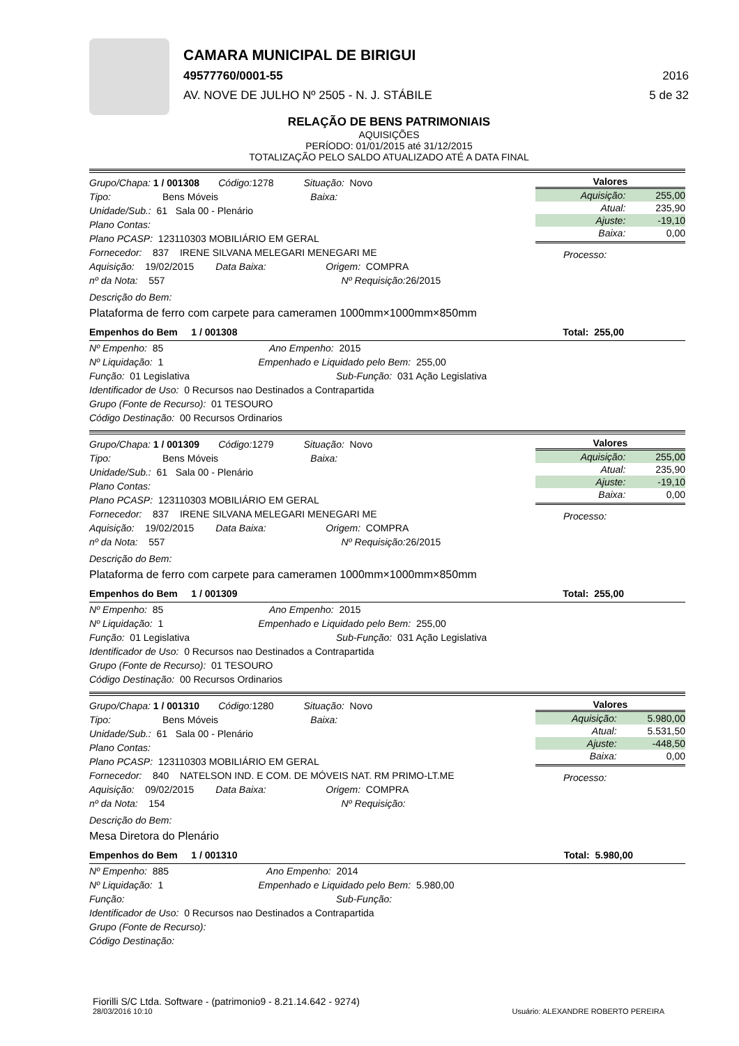CAMARA MUNICIPAL DE BIRIGUI
49577760/0001-55 2016
AV. NOVE DE JULHO Nº 2505 - N. J. STÁBILE 5 de 32
RELAÇÃO DE BENS PATRIMONIAIS
AQUISIÇÕES
PERÍODO: 01/01/2015 até 31/12/2015
TOTALIZAÇÃO PELO SALDO ATUALIZADO ATÉ A DATA FINAL
Grupo/Chapa: 1 / 001308 Código: 1278 Situação: Novo
Tipo: Bens Móveis Baixa:
Unidade/Sub.: 61 Sala 00 - Plenário
Plano Contas:
Plano PCASP: 123110303 MOBILIÁRIO EM GERAL
Fornecedor: 837 IRENE SILVANA MELEGARI MENEGARI ME
Aquisição: 19/02/2015 Data Baixa: Origem: COMPRA
nº da Nota: 557 Nº Requisição: 26/2015
Valores
| Aquisição: | 255,00 |
| Atual: | 235,90 |
| Ajuste: | -19,10 |
| Baixa: | 0,00 |
Processo:
Descrição do Bem:
Plataforma de ferro com carpete para cameramen 1000mm×1000mm×850mm
Empenhos do Bem 1 / 001308 Total: 255,00
Nº Empenho: 85 Ano Empenho: 2015
Nº Liquidação: 1 Empenhado e Liquidado pelo Bem: 255,00
Função: 01 Legislativa Sub-Função: 031 Ação Legislativa
Identificador de Uso: 0 Recursos nao Destinados a Contrapartida
Grupo (Fonte de Recurso): 01 TESOURO
Código Destinação: 00 Recursos Ordinarios
Grupo/Chapa: 1 / 001309 Código: 1279 Situação: Novo
Tipo: Bens Móveis Baixa:
Unidade/Sub.: 61 Sala 00 - Plenário
Plano Contas:
Plano PCASP: 123110303 MOBILIÁRIO EM GERAL
Fornecedor: 837 IRENE SILVANA MELEGARI MENEGARI ME
Aquisição: 19/02/2015 Data Baixa: Origem: COMPRA
nº da Nota: 557 Nº Requisição: 26/2015
Valores
| Aquisição: | 255,00 |
| Atual: | 235,90 |
| Ajuste: | -19,10 |
| Baixa: | 0,00 |
Processo:
Descrição do Bem:
Plataforma de ferro com carpete para cameramen 1000mm×1000mm×850mm
Empenhos do Bem 1 / 001309 Total: 255,00
Nº Empenho: 85 Ano Empenho: 2015
Nº Liquidação: 1 Empenhado e Liquidado pelo Bem: 255,00
Função: 01 Legislativa Sub-Função: 031 Ação Legislativa
Identificador de Uso: 0 Recursos nao Destinados a Contrapartida
Grupo (Fonte de Recurso): 01 TESOURO
Código Destinação: 00 Recursos Ordinarios
Grupo/Chapa: 1 / 001310 Código: 1280 Situação: Novo
Tipo: Bens Móveis Baixa:
Unidade/Sub.: 61 Sala 00 - Plenário
Plano Contas:
Plano PCASP: 123110303 MOBILIÁRIO EM GERAL
Fornecedor: 840 NATELSON IND. E COM. DE MÓVEIS NAT. RM PRIMO-LT.ME
Aquisição: 09/02/2015 Data Baixa: Origem: COMPRA
nº da Nota: 154 Nº Requisição:
Valores
| Aquisição: | 5.980,00 |
| Atual: | 5.531,50 |
| Ajuste: | -448,50 |
| Baixa: | 0,00 |
Processo:
Descrição do Bem:
Mesa Diretora do Plenário
Empenhos do Bem 1 / 001310 Total: 5.980,00
Nº Empenho: 885 Ano Empenho: 2014
Nº Liquidação: 1 Empenhado e Liquidado pelo Bem: 5.980,00
Função: Sub-Função:
Identificador de Uso: 0 Recursos nao Destinados a Contrapartida
Grupo (Fonte de Recurso):
Código Destinação:
Fiorilli S/C Ltda. Software - (patrimonio9 - 8.21.14.642 - 9274)
28/03/2016 10:10 Usuário: ALEXANDRE ROBERTO PEREIRA